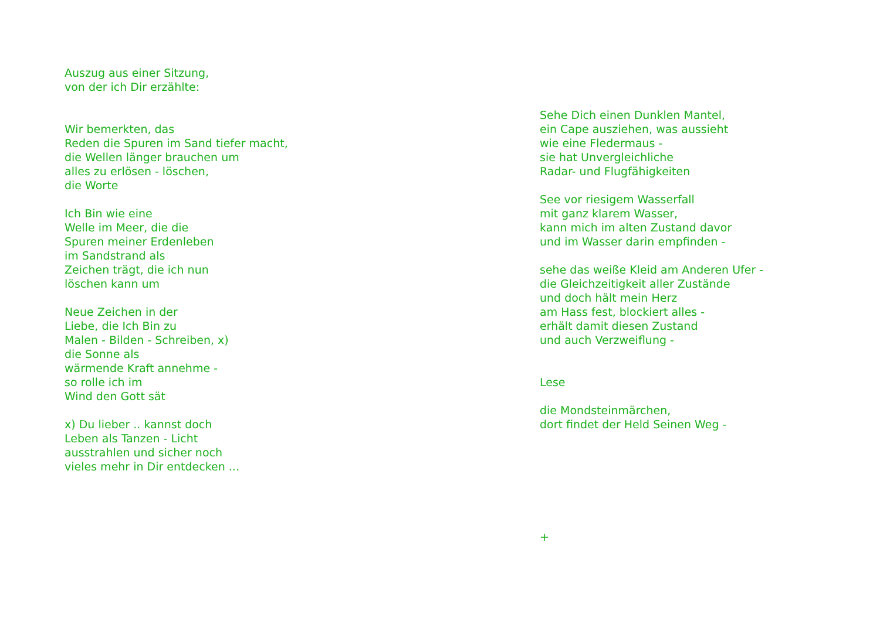Auszug aus einer Sitzung,
von der ich Dir erzählte:
Wir bemerkten, das
Reden die Spuren im Sand tiefer macht,
die Wellen länger brauchen um
alles zu erlösen - löschen,
die Worte
Ich Bin wie eine
Welle im Meer, die die
Spuren meiner Erdenleben
im Sandstrand als
Zeichen trägt, die ich nun
löschen kann um
Neue Zeichen in der
Liebe, die Ich Bin zu
Malen - Bilden - Schreiben, x)
die Sonne als
wärmende Kraft annehme -
so rolle ich im
Wind den Gott sät
x) Du lieber .. kannst doch
Leben als Tanzen - Licht
ausstrahlen und sicher noch
vieles mehr in Dir entdecken ...
Sehe Dich einen Dunklen Mantel,
ein Cape ausziehen, was aussieht
wie eine Fledermaus -
sie hat Unvergleichliche
Radar- und Flugfähigkeiten
See vor riesigem Wasserfall
mit ganz klarem Wasser,
kann mich im alten Zustand davor
und im Wasser darin empfinden -
sehe das weiße Kleid am Anderen Ufer -
die Gleichzeitigkeit aller Zustände
und doch hält mein Herz
am Hass fest, blockiert alles -
erhält damit diesen Zustand
und auch Verzweiflung -
Lese
die Mondsteinmärchen,
dort findet der Held Seinen Weg -
+